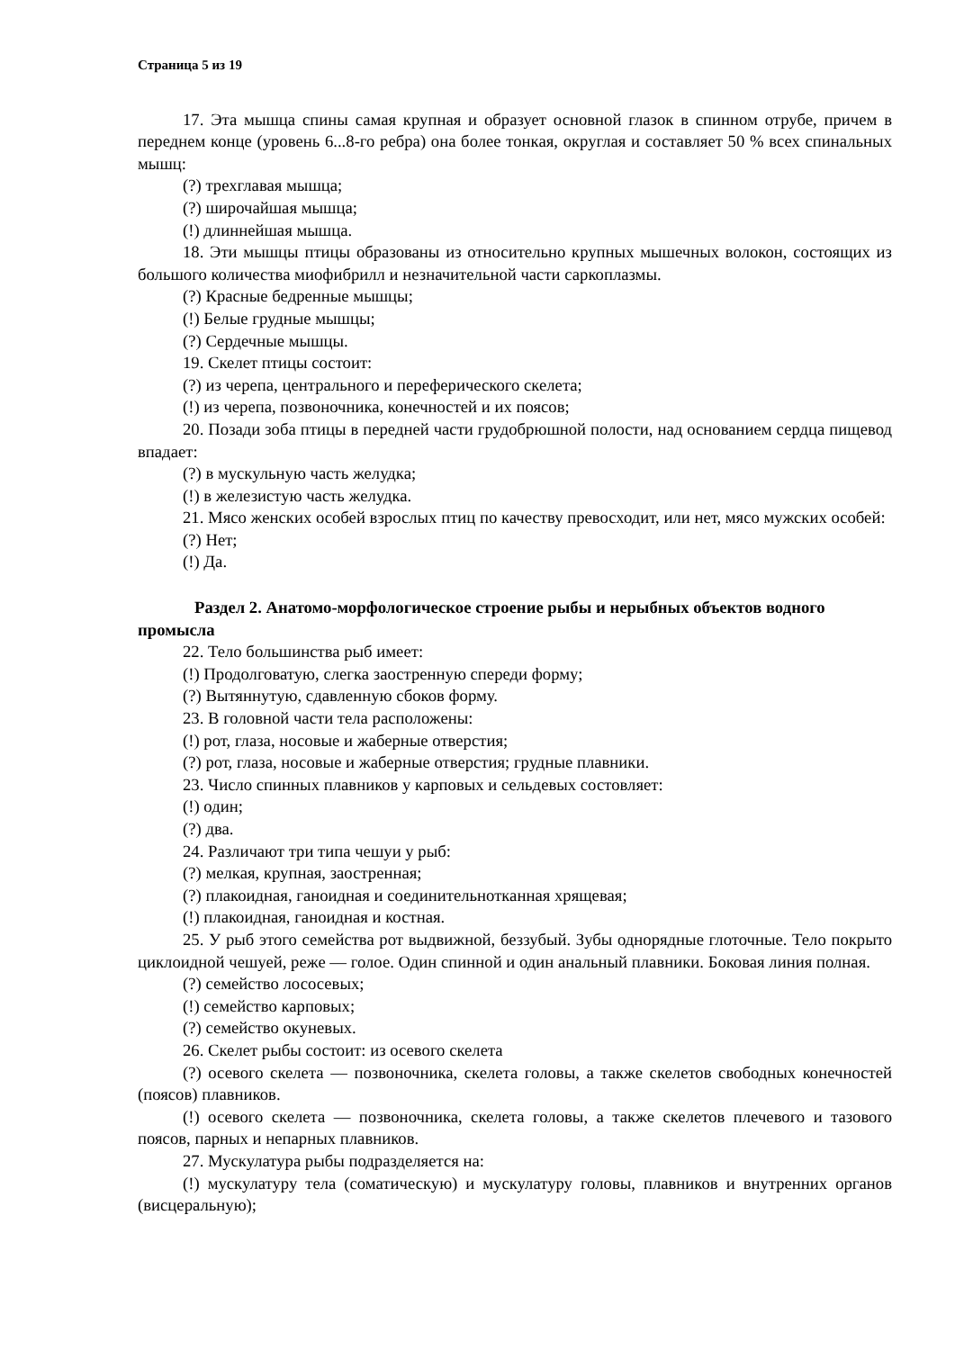Страница 5 из 19
17. Эта мышца спины самая крупная и образует основной глазок в спинном отрубе, причем в переднем конце (уровень 6...8-го ребра) она более тонкая, округлая и составляет 50 % всех спинальных мышц:
(?) трехглавая мышца;
(?) широчайшая мышца;
(!) длиннейшая мышца.
18. Эти мышцы птицы образованы из относительно крупных мышечных волокон, состоящих из большого количества миофибрилл и незначительной части саркоплазмы.
(?) Красные бедренные мышцы;
(!) Белые грудные мышцы;
(?) Сердечные мышцы.
19. Скелет птицы состоит:
(?) из черепа, центрального и переферического скелета;
(!) из черепа, позвоночника, конечностей и их поясов;
20. Позади зоба птицы в передней части грудобрюшной полости, над основанием сердца пищевод впадает:
(?) в мускульную часть желудка;
(!) в железистую часть желудка.
21. Мясо женских особей взрослых птиц по качеству превосходит, или нет, мясо мужских особей:
(?) Нет;
(!) Да.
Раздел 2. Анатомо-морфологическое строение рыбы и нерыбных объектов водного промысла
22. Тело большинства рыб имеет:
(!) Продолговатую, слегка заостренную спереди форму;
(?) Вытяннутую, сдавленную сбоков форму.
23. В головной части тела расположены:
(!) рот, глаза, носовые и жаберные отверстия;
(?) рот, глаза, носовые и жаберные отверстия; грудные плавники.
23. Число спинных плавников у карповых и сельдевых состовляет:
(!) один;
(?) два.
24. Различают три типа чешуи у рыб:
(?) мелкая, крупная, заостренная;
(?) плакоидная, ганоидная и соединительнотканная хрящевая;
(!) плакоидная, ганоидная и костная.
25. У рыб этого семейства рот выдвижной, беззубый. Зубы однорядные глоточные. Тело покрыто циклоидной чешуей, реже — голое. Один спинной и один анальный плавники. Боковая линия полная.
(?) семейство лососевых;
(!) семейство карповых;
(?) семейство окуневых.
26. Скелет рыбы состоит: из осевого скелета
(?) осевого скелета — позвоночника, скелета головы, а также скелетов свободных конечностей (поясов) плавников.
(!) осевого скелета — позвоночника, скелета головы, а также скелетов плечевого и тазового поясов, парных и непарных плавников.
27. Мускулатура рыбы подразделяется на:
(!) мускулатуру тела (соматическую) и мускулатуру головы, плавников и внутренних органов (висцеральную);